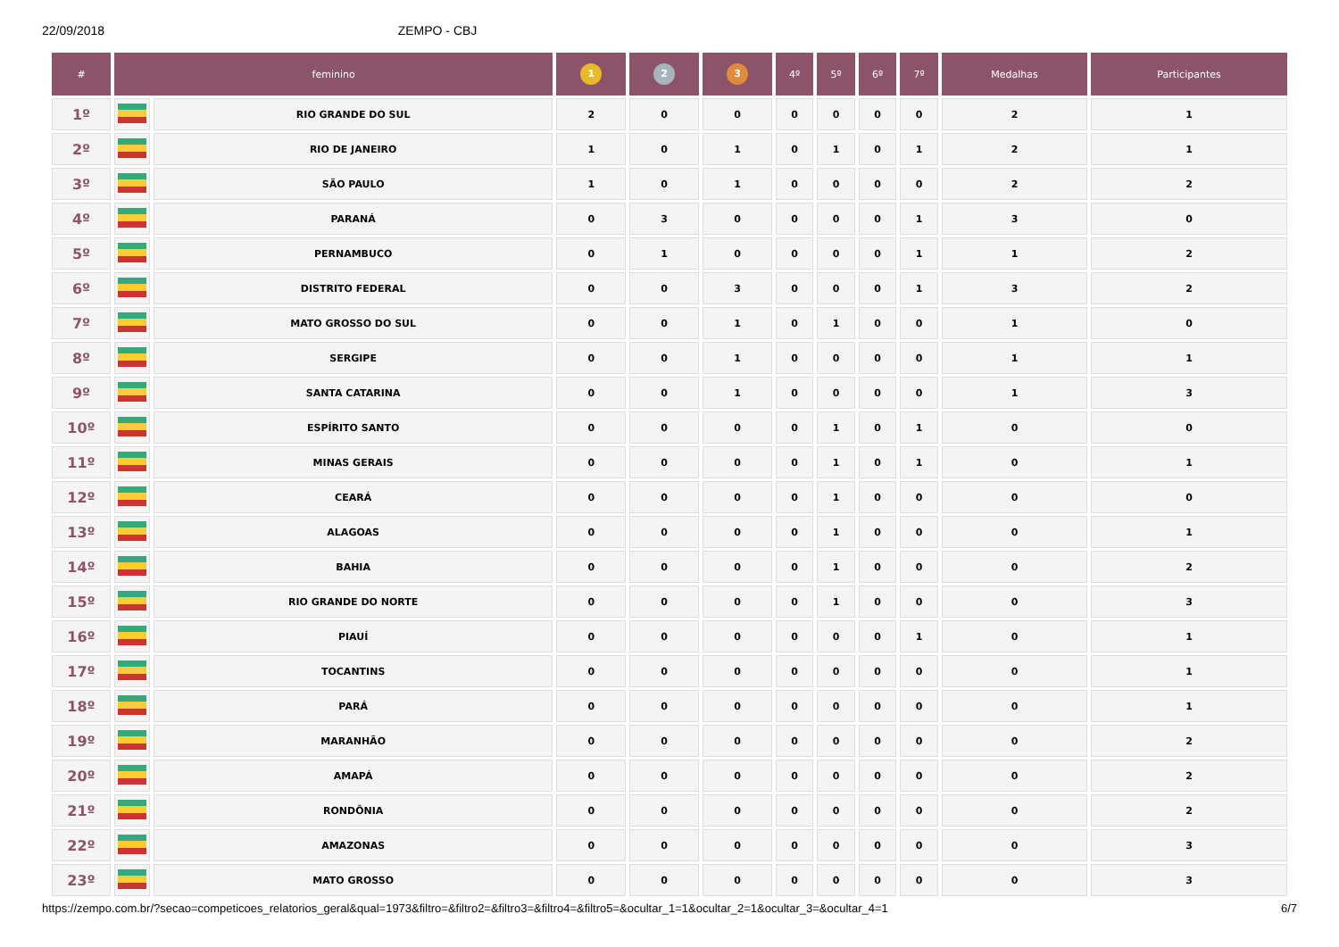22/09/2018 ZEMPO - CBJ
| # | feminino | | 1 | 2 | 3 | 4º | 5º | 6º | 7º | Medalhas | Participantes |
| --- | --- | --- | --- | --- | --- | --- | --- | --- | --- | --- | --- |
| 1º | | RIO GRANDE DO SUL | 2 | 0 | 0 | 0 | 0 | 0 | 0 | 2 | 1 |
| 2º | | RIO DE JANEIRO | 1 | 0 | 1 | 0 | 1 | 0 | 1 | 2 | 1 |
| 3º | | SÃO PAULO | 1 | 0 | 1 | 0 | 0 | 0 | 0 | 2 | 2 |
| 4º | | PARANÁ | 0 | 3 | 0 | 0 | 0 | 0 | 1 | 3 | 0 |
| 5º | | PERNAMBUCO | 0 | 1 | 0 | 0 | 0 | 0 | 1 | 1 | 2 |
| 6º | | DISTRITO FEDERAL | 0 | 0 | 3 | 0 | 0 | 0 | 1 | 3 | 2 |
| 7º | | MATO GROSSO DO SUL | 0 | 0 | 1 | 0 | 1 | 0 | 0 | 1 | 0 |
| 8º | | SERGIPE | 0 | 0 | 1 | 0 | 0 | 0 | 0 | 1 | 1 |
| 9º | | SANTA CATARINA | 0 | 0 | 1 | 0 | 0 | 0 | 0 | 1 | 3 |
| 10º | | ESPÍRITO SANTO | 0 | 0 | 0 | 0 | 1 | 0 | 1 | 0 | 0 |
| 11º | | MINAS GERAIS | 0 | 0 | 0 | 0 | 1 | 0 | 1 | 0 | 1 |
| 12º | | CEARÁ | 0 | 0 | 0 | 0 | 1 | 0 | 0 | 0 | 0 |
| 13º | | ALAGOAS | 0 | 0 | 0 | 0 | 1 | 0 | 0 | 0 | 1 |
| 14º | | BAHIA | 0 | 0 | 0 | 0 | 1 | 0 | 0 | 0 | 2 |
| 15º | | RIO GRANDE DO NORTE | 0 | 0 | 0 | 0 | 1 | 0 | 0 | 0 | 3 |
| 16º | | PIAUÍ | 0 | 0 | 0 | 0 | 0 | 0 | 1 | 0 | 1 |
| 17º | | TOCANTINS | 0 | 0 | 0 | 0 | 0 | 0 | 0 | 0 | 1 |
| 18º | | PARÁ | 0 | 0 | 0 | 0 | 0 | 0 | 0 | 0 | 1 |
| 19º | | MARANHÃO | 0 | 0 | 0 | 0 | 0 | 0 | 0 | 0 | 2 |
| 20º | | AMAPÁ | 0 | 0 | 0 | 0 | 0 | 0 | 0 | 0 | 2 |
| 21º | | RONDÔNIA | 0 | 0 | 0 | 0 | 0 | 0 | 0 | 0 | 2 |
| 22º | | AMAZONAS | 0 | 0 | 0 | 0 | 0 | 0 | 0 | 0 | 3 |
| 23º | | MATO GROSSO | 0 | 0 | 0 | 0 | 0 | 0 | 0 | 0 | 3 |
https://zempo.com.br/?secao=competicoes_relatorios_geral&qual=1973&filtro=&filtro2=&filtro3=&filtro4=&filtro5=&ocultar_1=1&ocultar_2=1&ocultar_3=&ocultar_4=1 6/7